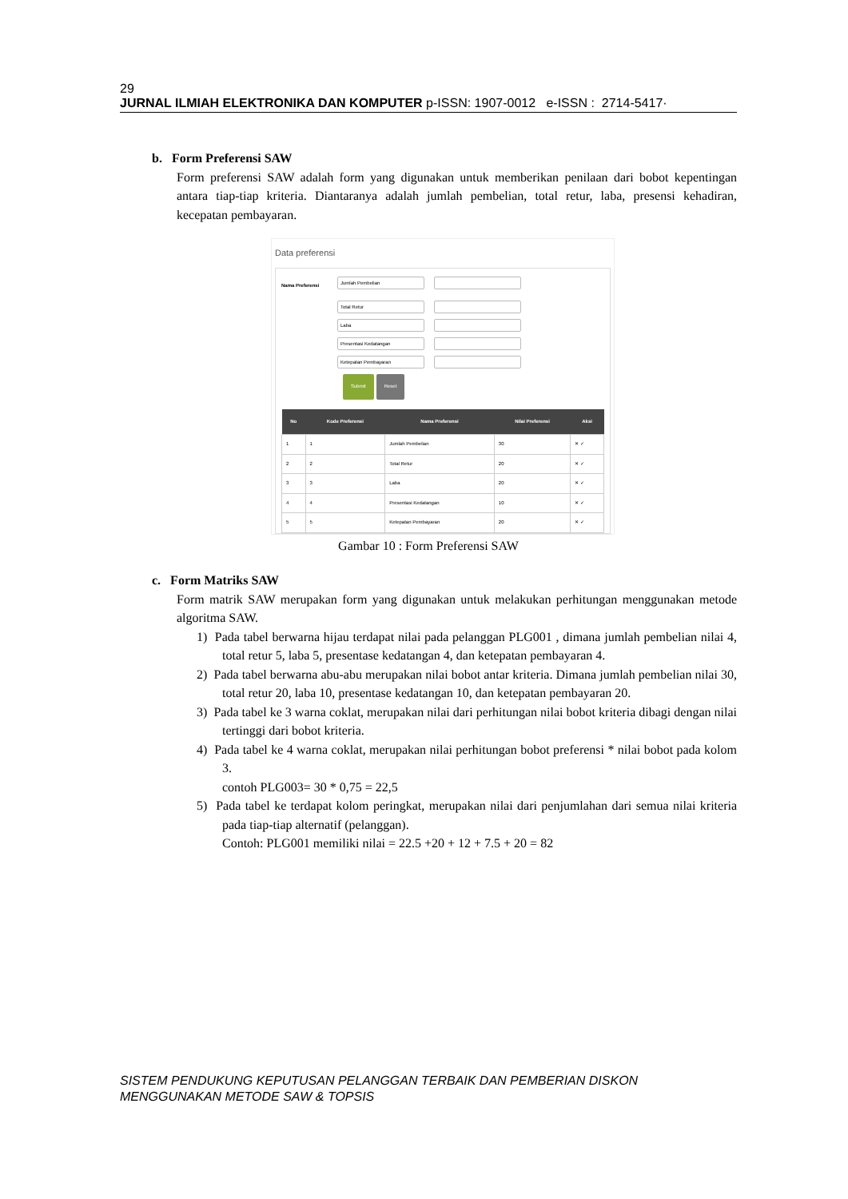29
JURNAL ILMIAH ELEKTRONIKA DAN KOMPUTER p-ISSN: 1907-0012 e-ISSN : 2714-5417·
b. Form Preferensi SAW
Form preferensi SAW adalah form yang digunakan untuk memberikan penilaan dari bobot kepentingan antara tiap-tiap kriteria. Diantaranya adalah jumlah pembelian, total retur, laba, presensi kehadiran, kecepatan pembayaran.
Data preferensi
Nama Preferensi
Jumlah Pembelian
Total Retur
Laba
Presentasi Kedatangan
Ketepatan Pembayaran
Submit Reset
| No | Kode Preferensi | Nama Preferensi | Nilai Preferensi | Aksi |
| --- | --- | --- | --- | --- |
| 1 | 1 | Jumlah Pembelian | 30 | ✕ ✓ |
| 2 | 2 | Total Retur | 20 | ✕ ✓ |
| 3 | 3 | Laba | 20 | ✕ ✓ |
| 4 | 4 | Presentasi Kedatangan | 10 | ✕ ✓ |
| 5 | 5 | Ketepatan Pembayaran | 20 | ✕ ✓ |
Gambar 10 : Form Preferensi SAW
c. Form Matriks SAW
Form matrik SAW merupakan form yang digunakan untuk melakukan perhitungan menggunakan metode algoritma SAW.
1) Pada tabel berwarna hijau terdapat nilai pada pelanggan PLG001 , dimana jumlah pembelian nilai 4, total retur 5, laba 5, presentase kedatangan 4, dan ketepatan pembayaran 4.
2) Pada tabel berwarna abu-abu merupakan nilai bobot antar kriteria. Dimana jumlah pembelian nilai 30, total retur 20, laba 10, presentase kedatangan 10, dan ketepatan pembayaran 20.
3) Pada tabel ke 3 warna coklat, merupakan nilai dari perhitungan nilai bobot kriteria dibagi dengan nilai tertinggi dari bobot kriteria.
4) Pada tabel ke 4 warna coklat, merupakan nilai perhitungan bobot preferensi * nilai bobot pada kolom 3.
contoh PLG003= 30 * 0,75 = 22,5
5) Pada tabel ke terdapat kolom peringkat, merupakan nilai dari penjumlahan dari semua nilai kriteria pada tiap-tiap alternatif (pelanggan).
Contoh: PLG001 memiliki nilai = 22.5 +20 + 12 + 7.5 + 20 = 82
SISTEM PENDUKUNG KEPUTUSAN PELANGGAN TERBAIK DAN PEMBERIAN DISKON MENGGUNAKAN METODE SAW & TOPSIS